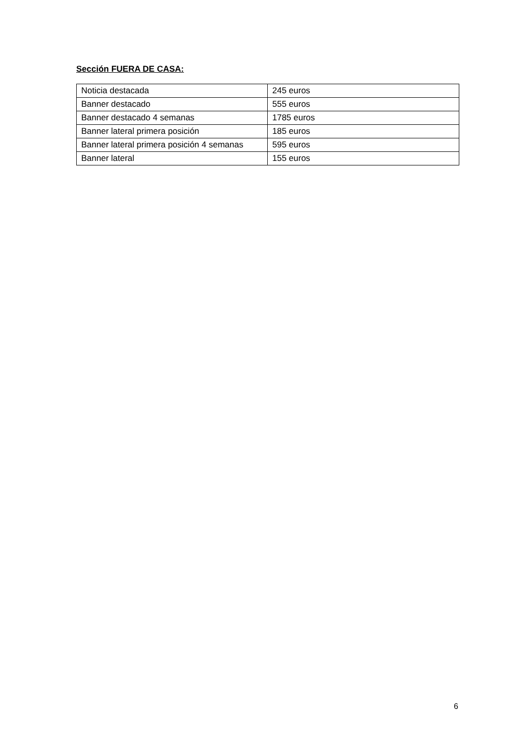Sección FUERA DE CASA:
| Noticia destacada | 245 euros |
| Banner destacado | 555 euros |
| Banner destacado 4 semanas | 1785 euros |
| Banner lateral primera posición | 185 euros |
| Banner lateral primera posición 4 semanas | 595 euros |
| Banner lateral | 155 euros |
6